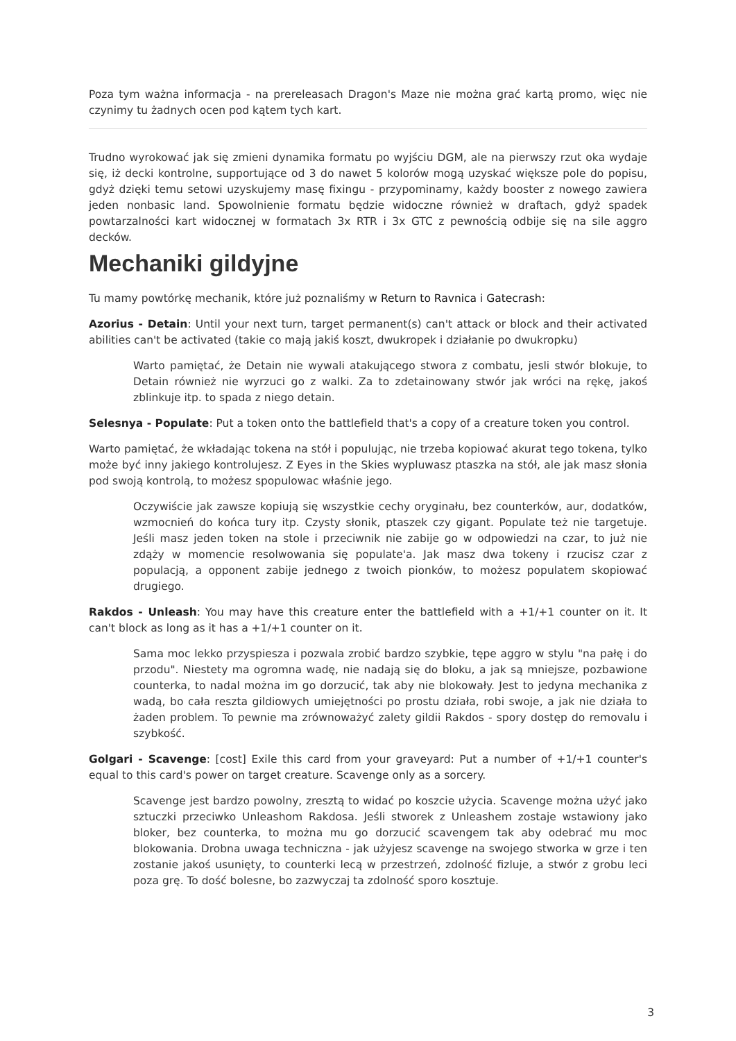Poza tym ważna informacja - na prereleasach Dragon's Maze nie można grać kartą promo, więc nie czynimy tu żadnych ocen pod kątem tych kart.
Trudno wyrokować jak się zmieni dynamika formatu po wyjściu DGM, ale na pierwszy rzut oka wydaje się, iż decki kontrolne, supportujące od 3 do nawet 5 kolorów mogą uzyskać większe pole do popisu, gdyż dzięki temu setowi uzyskujemy masę fixingu - przypominamy, każdy booster z nowego zawiera jeden nonbasic land. Spowolnienie formatu będzie widoczne również w draftach, gdyż spadek powtarzalności kart widocznej w formatach 3x RTR i 3x GTC z pewnością odbije się na sile aggro decków.
Mechaniki gildyjne
Tu mamy powtórkę mechanik, które już poznaliśmy w Return to Ravnica i Gatecrash:
Azorius - Detain: Until your next turn, target permanent(s) can't attack or block and their activated abilities can't be activated (takie co mają jakiś koszt, dwukropek i działanie po dwukropku)
Warto pamiętać, że Detain nie wywali atakującego stwora z combatu, jesli stwór blokuje, to Detain również nie wyrzuci go z walki. Za to zdetainowany stwór jak wróci na rękę, jakoś zblinkuje itp. to spada z niego detain.
Selesnya - Populate: Put a token onto the battlefield that's a copy of a creature token you control.
Warto pamiętać, że wkładając tokena na stół i populując, nie trzeba kopiować akurat tego tokena, tylko może być inny jakiego kontrolujesz. Z Eyes in the Skies wypluwasz ptaszka na stół, ale jak masz słonia pod swoją kontrolą, to możesz spopulowac właśnie jego.
Oczywiście jak zawsze kopiują się wszystkie cechy oryginału, bez counterków, aur, dodatków, wzmocnień do końca tury itp. Czysty słonik, ptaszek czy gigant. Populate też nie targetuje. Jeśli masz jeden token na stole i przeciwnik nie zabije go w odpowiedzi na czar, to już nie zdąży w momencie resolwowania się populate'a. Jak masz dwa tokeny i rzucisz czar z populacją, a opponent zabije jednego z twoich pionków, to możesz populatem skopiować drugiego.
Rakdos - Unleash: You may have this creature enter the battlefield with a +1/+1 counter on it. It can't block as long as it has a +1/+1 counter on it.
Sama moc lekko przyspiesza i pozwala zrobić bardzo szybkie, tępe aggro w stylu "na pałę i do przodu". Niestety ma ogromna wadę, nie nadają się do bloku, a jak są mniejsze, pozbawione counterka, to nadal można im go dorzucić, tak aby nie blokowały. Jest to jedyna mechanika z wadą, bo cała reszta gildiowych umiejętności po prostu działa, robi swoje, a jak nie działa to żaden problem. To pewnie ma zrównoważyć zalety gildii Rakdos - spory dostęp do removalu i szybkość.
Golgari - Scavenge: [cost] Exile this card from your graveyard: Put a number of +1/+1 counter's equal to this card's power on target creature. Scavenge only as a sorcery.
Scavenge jest bardzo powolny, zresztą to widać po koszcie użycia. Scavenge można użyć jako sztuczki przeciwko Unleashom Rakdosa. Jeśli stworek z Unleashem zostaje wstawiony jako bloker, bez counterka, to można mu go dorzucić scavengem tak aby odebrać mu moc blokowania. Drobna uwaga techniczna - jak użyjesz scavenge na swojego stworka w grze i ten zostanie jakoś usunięty, to counterki lecą w przestrzeń, zdolność fizluje, a stwór z grobu leci poza grę. To dość bolesne, bo zazwyczaj ta zdolność sporo kosztuje.
3